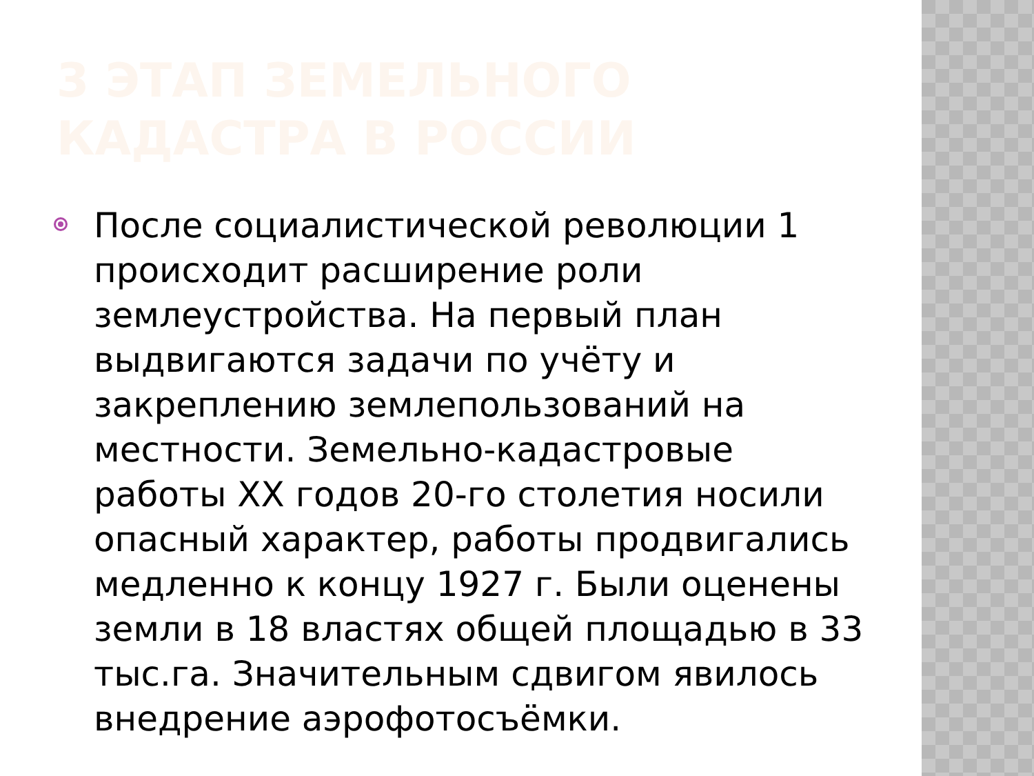3 ЭТАП ЗЕМЕЛЬНОГО КАДАСТРА В РОССИИ
После социалистической революции 1 происходит расширение роли землеустройства. На первый план выдвигаются задачи по учёту и закреплению землепользований на местности. Земельно-кадастровые работы XX годов 20-го столетия носили опасный характер, работы продвигались медленно к концу 1927 г. Были оценены земли в 18 властях общей площадью в 33 тыс.га. Значительным сдвигом явилось внедрение аэрофотосъёмки.